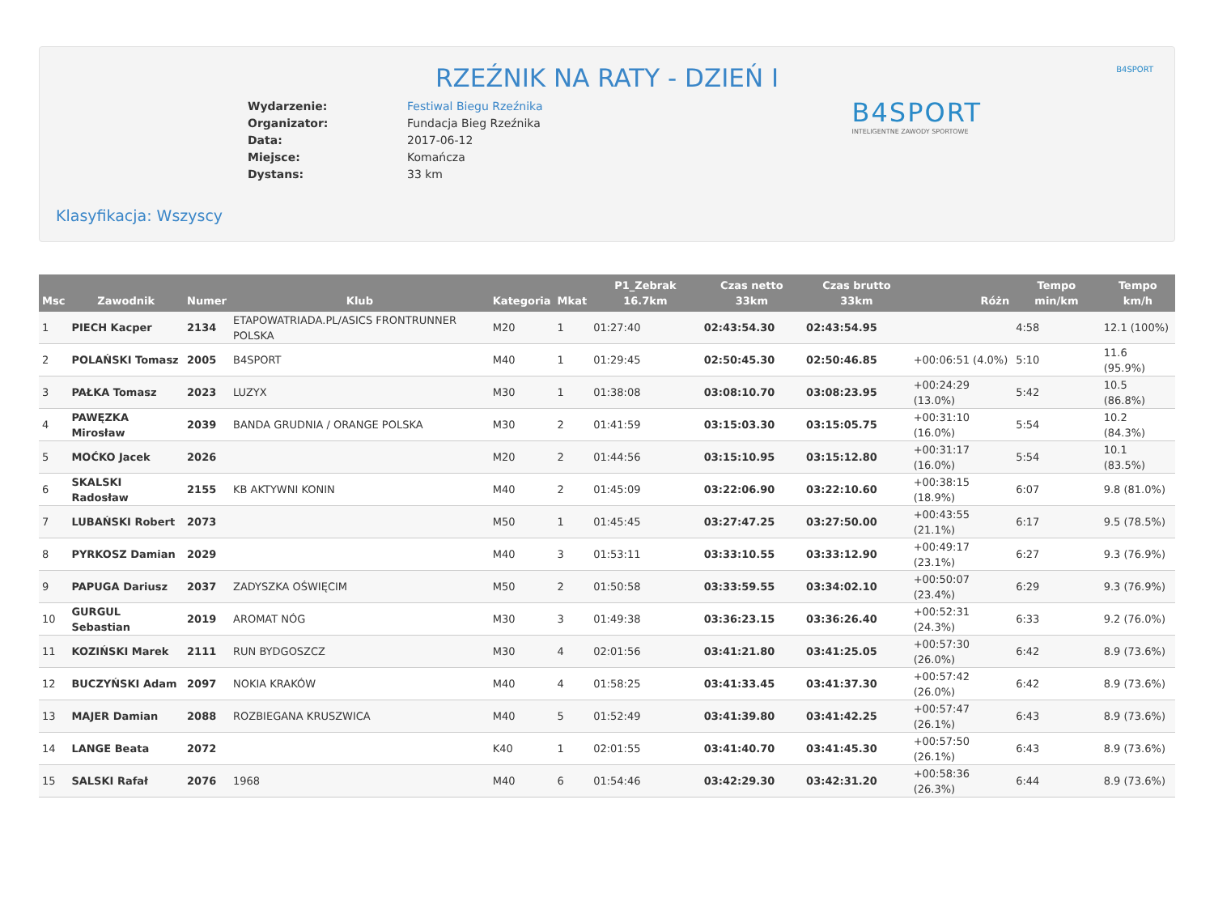B4SPORT
RZEŹNIK NA RATY - DZIEŃ I
| Wydarzenie: | Festiwal Biegu Rzeźnika |
| Organizator: | Fundacja Bieg Rzeźnika |
| Data: | 2017-06-12 |
| Miejsce: | Komańcza |
| Dystans: | 33 km |
B4SPORT
INTELIGENTNE ZAWODY SPORTOWE
Klasyfikacja: Wszyscy
| Msc | Zawodnik | Numer | Klub | Kategoria | Mkat | P1_Zebrak 16.7km | Czas netto 33km | Czas brutto 33km | Różn | Tempo min/km | Tempo km/h |
| --- | --- | --- | --- | --- | --- | --- | --- | --- | --- | --- | --- |
| 1 | PIECH Kacper | 2134 | ETAPOWATRIADA.PL/ASICS FRONTRUNNER POLSKA | M20 | 1 | 01:27:40 | 02:43:54.30 | 02:43:54.95 | | 4:58 | 12.1 (100%) |
| 2 | POLAŃSKI Tomasz | 2005 | B4SPORT | M40 | 1 | 01:29:45 | 02:50:45.30 | 02:50:46.85 | +00:06:51 (4.0%) | 5:10 | 11.6 (95.9%) |
| 3 | PAŁKA Tomasz | 2023 | LUZYX | M30 | 1 | 01:38:08 | 03:08:10.70 | 03:08:23.95 | +00:24:29 (13.0%) | 5:42 | 10.5 (86.8%) |
| 4 | PAWĘZKA Mirosław | 2039 | BANDA GRUDNIA / ORANGE POLSKA | M30 | 2 | 01:41:59 | 03:15:03.30 | 03:15:05.75 | +00:31:10 (16.0%) | 5:54 | 10.2 (84.3%) |
| 5 | MOĆKO Jacek | 2026 | | M20 | 2 | 01:44:56 | 03:15:10.95 | 03:15:12.80 | +00:31:17 (16.0%) | 5:54 | 10.1 (83.5%) |
| 6 | SKALSKI Radosław | 2155 | KB AKTYWNI KONIN | M40 | 2 | 01:45:09 | 03:22:06.90 | 03:22:10.60 | +00:38:15 (18.9%) | 6:07 | 9.8 (81.0%) |
| 7 | LUBAŃSKI Robert | 2073 | | M50 | 1 | 01:45:45 | 03:27:47.25 | 03:27:50.00 | +00:43:55 (21.1%) | 6:17 | 9.5 (78.5%) |
| 8 | PYRKOSZ Damian | 2029 | | M40 | 3 | 01:53:11 | 03:33:10.55 | 03:33:12.90 | +00:49:17 (23.1%) | 6:27 | 9.3 (76.9%) |
| 9 | PAPUGA Dariusz | 2037 | ZADYSZKA OŚWIĘCIM | M50 | 2 | 01:50:58 | 03:33:59.55 | 03:34:02.10 | +00:50:07 (23.4%) | 6:29 | 9.3 (76.9%) |
| 10 | GURGUL Sebastian | 2019 | AROMAT NÓG | M30 | 3 | 01:49:38 | 03:36:23.15 | 03:36:26.40 | +00:52:31 (24.3%) | 6:33 | 9.2 (76.0%) |
| 11 | KOZIŃSKI Marek | 2111 | RUN BYDGOSZCZ | M30 | 4 | 02:01:56 | 03:41:21.80 | 03:41:25.05 | +00:57:30 (26.0%) | 6:42 | 8.9 (73.6%) |
| 12 | BUCZYŃSKI Adam | 2097 | NOKIA KRAKÓW | M40 | 4 | 01:58:25 | 03:41:33.45 | 03:41:37.30 | +00:57:42 (26.0%) | 6:42 | 8.9 (73.6%) |
| 13 | MAJER Damian | 2088 | ROZBIEGANA KRUSZWICA | M40 | 5 | 01:52:49 | 03:41:39.80 | 03:41:42.25 | +00:57:47 (26.1%) | 6:43 | 8.9 (73.6%) |
| 14 | LANGE Beata | 2072 | | K40 | 1 | 02:01:55 | 03:41:40.70 | 03:41:45.30 | +00:57:50 (26.1%) | 6:43 | 8.9 (73.6%) |
| 15 | SALSKI Rafał | 2076 | 1968 | M40 | 6 | 01:54:46 | 03:42:29.30 | 03:42:31.20 | +00:58:36 (26.3%) | 6:44 | 8.9 (73.6%) |